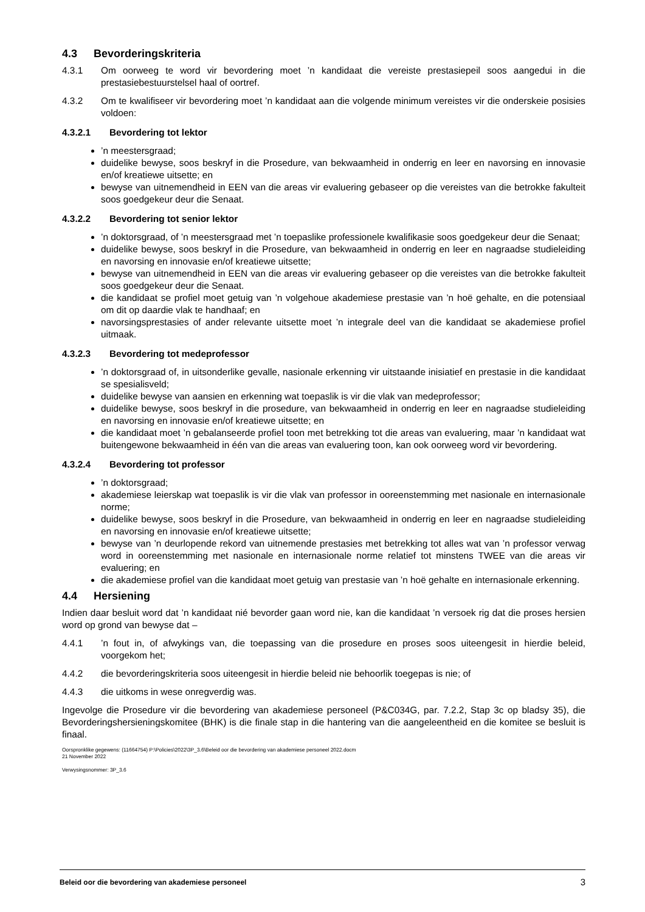4.3 Bevorderingskriteria
4.3.1 Om oorweeg te word vir bevordering moet ’n kandidaat die vereiste prestasiepeil soos aangedui in die prestasiebestuurstelsel haal of oortref.
4.3.2 Om te kwalifiseer vir bevordering moet ’n kandidaat aan die volgende minimum vereistes vir die onderskeie posisies voldoen:
4.3.2.1 Bevordering tot lektor
’n meestersgraad;
duidelike bewyse, soos beskryf in die Prosedure, van bekwaamheid in onderrig en leer en navorsing en innovasie en/of kreatiewe uitsette; en
bewyse van uitnemendheid in EEN van die areas vir evaluering gebaseer op die vereistes van die betrokke fakulteit soos goedgekeur deur die Senaat.
4.3.2.2 Bevordering tot senior lektor
’n doktorsgraad, of ’n meestersgraad met ’n toepaslike professionele kwalifikasie soos goedgekeur deur die Senaat;
duidelike bewyse, soos beskryf in die Prosedure, van bekwaamheid in onderrig en leer en nagraadse studieleiding en navorsing en innovasie en/of kreatiewe uitsette;
bewyse van uitnemendheid in EEN van die areas vir evaluering gebaseer op die vereistes van die betrokke fakulteit soos goedgekeur deur die Senaat.
die kandidaat se profiel moet getuig van ’n volgehoue akademiese prestasie van ’n hoë gehalte, en die potensiaal om dit op daardie vlak te handhaaf; en
navorsingsprestasies of ander relevante uitsette moet ’n integrale deel van die kandidaat se akademiese profiel uitmaak.
4.3.2.3 Bevordering tot medeprofessor
’n doktorsgraad of, in uitsonderlike gevalle, nasionale erkenning vir uitstaande inisiatief en prestasie in die kandidaat se spesialisveld;
duidelike bewyse van aansien en erkenning wat toepaslik is vir die vlak van medeprofessor;
duidelike bewyse, soos beskryf in die prosedure, van bekwaamheid in onderrig en leer en nagraadse studieleiding en navorsing en innovasie en/of kreatiewe uitsette; en
die kandidaat moet ’n gebalanseerde profiel toon met betrekking tot die areas van evaluering, maar ’n kandidaat wat buitengewone bekwaamheid in één van die areas van evaluering toon, kan ook oorweeg word vir bevordering.
4.3.2.4 Bevordering tot professor
’n doktorsgraad;
akademiese leierskap wat toepaslik is vir die vlak van professor in ooreenstemming met nasionale en internasionale norme;
duidelike bewyse, soos beskryf in die Prosedure, van bekwaamheid in onderrig en leer en nagraadse studieleiding en navorsing en innovasie en/of kreatiewe uitsette;
bewyse van ’n deurlopende rekord van uitnemende prestasies met betrekking tot alles wat van ’n professor verwag word in ooreenstemming met nasionale en internasionale norme relatief tot minstens TWEE van die areas vir evaluering; en
die akademiese profiel van die kandidaat moet getuig van prestasie van ’n hoë gehalte en internasionale erkenning.
4.4 Hersiening
Indien daar besluit word dat ’n kandidaat nié bevorder gaan word nie, kan die kandidaat ’n versoek rig dat die proses hersien word op grond van bewyse dat –
4.4.1 ’n fout in, of afwykings van, die toepassing van die prosedure en proses soos uiteengesit in hierdie beleid, voorgekom het;
4.4.2 die bevorderingskriteria soos uiteengesit in hierdie beleid nie behoorlik toegepas is nie; of
4.4.3 die uitkoms in wese onregverdig was.
Ingevolge die Prosedure vir die bevordering van akademiese personeel (P&C034G, par. 7.2.2, Stap 3c op bladsy 35), die Bevorderingshersieningskomitee (BHK) is die finale stap in die hantering van die aangeleentheid en die komitee se besluit is finaal.
Oorspronklike gegewens: (11664754) P:\Policies\2022\3P_3.6\Beleid oor die bevordering van akademiese personeel 2022.docm
21 November 2022
Verwysingsnommer: 3P_3.6
Beleid oor die bevordering van akademiese personeel 3